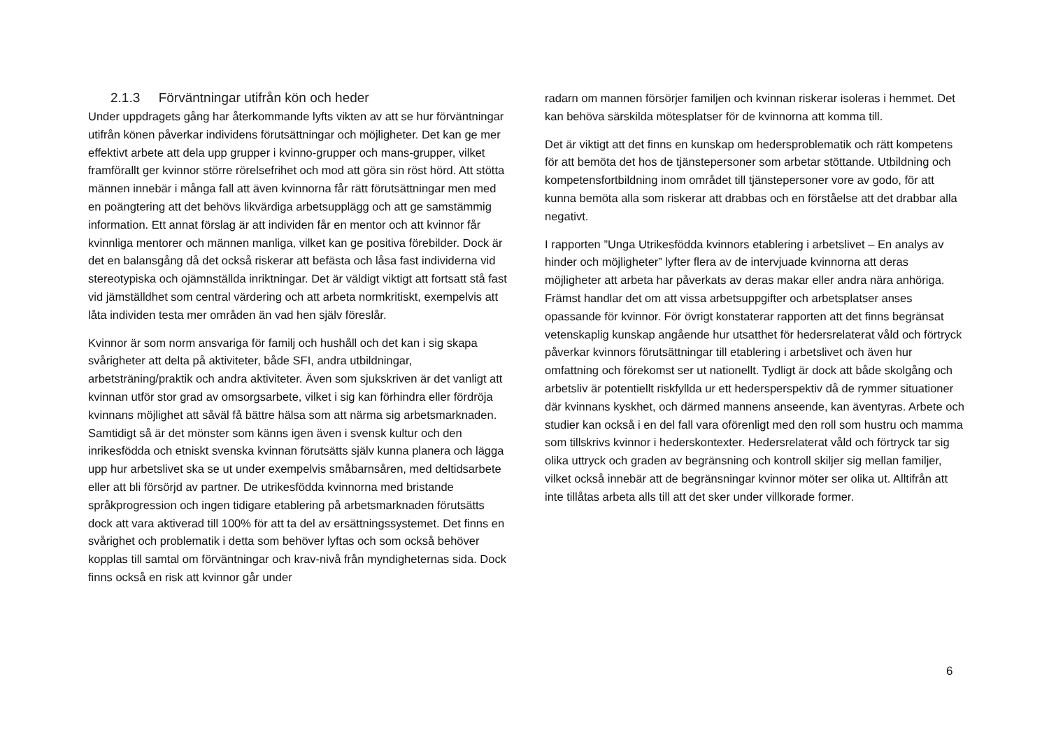2.1.3 Förväntningar utifrån kön och heder
Under uppdragets gång har återkommande lyfts vikten av att se hur förväntningar utifrån könen påverkar individens förutsättningar och möjligheter. Det kan ge mer effektivt arbete att dela upp grupper i kvinno-grupper och mans-grupper, vilket framförallt ger kvinnor större rörelsefrihet och mod att göra sin röst hörd. Att stötta männen innebär i många fall att även kvinnorna får rätt förutsättningar men med en poängtering att det behövs likvärdiga arbetsupplägg och att ge samstämmig information. Ett annat förslag är att individen får en mentor och att kvinnor får kvinnliga mentorer och männen manliga, vilket kan ge positiva förebilder. Dock är det en balansgång då det också riskerar att befästa och låsa fast individerna vid stereotypiska och ojämnställda inriktningar. Det är väldigt viktigt att fortsatt stå fast vid jämställdhet som central värdering och att arbeta normkritiskt, exempelvis att låta individen testa mer områden än vad hen själv föreslår.
Kvinnor är som norm ansvariga för familj och hushåll och det kan i sig skapa svårigheter att delta på aktiviteter, både SFI, andra utbildningar, arbetsträning/praktik och andra aktiviteter. Även som sjukskriven är det vanligt att kvinnan utför stor grad av omsorgsarbete, vilket i sig kan förhindra eller fördröja kvinnans möjlighet att såväl få bättre hälsa som att närma sig arbetsmarknaden. Samtidigt så är det mönster som känns igen även i svensk kultur och den inrikesfödda och etniskt svenska kvinnan förutsätts själv kunna planera och lägga upp hur arbetslivet ska se ut under exempelvis småbarnsåren, med deltidsarbete eller att bli försörjd av partner. De utrikesfödda kvinnorna med bristande språkprogression och ingen tidigare etablering på arbetsmarknaden förutsätts dock att vara aktiverad till 100% för att ta del av ersättningssystemet. Det finns en svårighet och problematik i detta som behöver lyftas och som också behöver kopplas till samtal om förväntningar och krav-nivå från myndigheternas sida. Dock finns också en risk att kvinnor går under
radarn om mannen försörjer familjen och kvinnan riskerar isoleras i hemmet. Det kan behöva särskilda mötesplatser för de kvinnorna att komma till.
Det är viktigt att det finns en kunskap om hedersproblematik och rätt kompetens för att bemöta det hos de tjänstepersoner som arbetar stöttande. Utbildning och kompetensfortbildning inom området till tjänstepersoner vore av godo, för att kunna bemöta alla som riskerar att drabbas och en förståelse att det drabbar alla negativt.
I rapporten ”Unga Utrikesfödda kvinnors etablering i arbetslivet – En analys av hinder och möjligheter” lyfter flera av de intervjuade kvinnorna att deras möjligheter att arbeta har påverkats av deras makar eller andra nära anhöriga. Främst handlar det om att vissa arbetsuppgifter och arbetsplatser anses opassande för kvinnor. För övrigt konstaterar rapporten att det finns begränsat vetenskaplig kunskap angående hur utsatthet för hedersrelaterat våld och förtryck påverkar kvinnors förutsättningar till etablering i arbetslivet och även hur omfattning och förekomst ser ut nationellt. Tydligt är dock att både skolgång och arbetsliv är potentiellt riskfyllda ur ett hedersperspektiv då de rymmer situationer där kvinnans kyskhet, och därmed mannens anseende, kan äventyras. Arbete och studier kan också i en del fall vara oförenligt med den roll som hustru och mamma som tillskrivs kvinnor i hederskontexter. Hedersrelaterat våld och förtryck tar sig olika uttryck och graden av begränsning och kontroll skiljer sig mellan familjer, vilket också innebär att de begränsningar kvinnor möter ser olika ut. Alltifrån att inte tillåtas arbeta alls till att det sker under villkorade former.
6